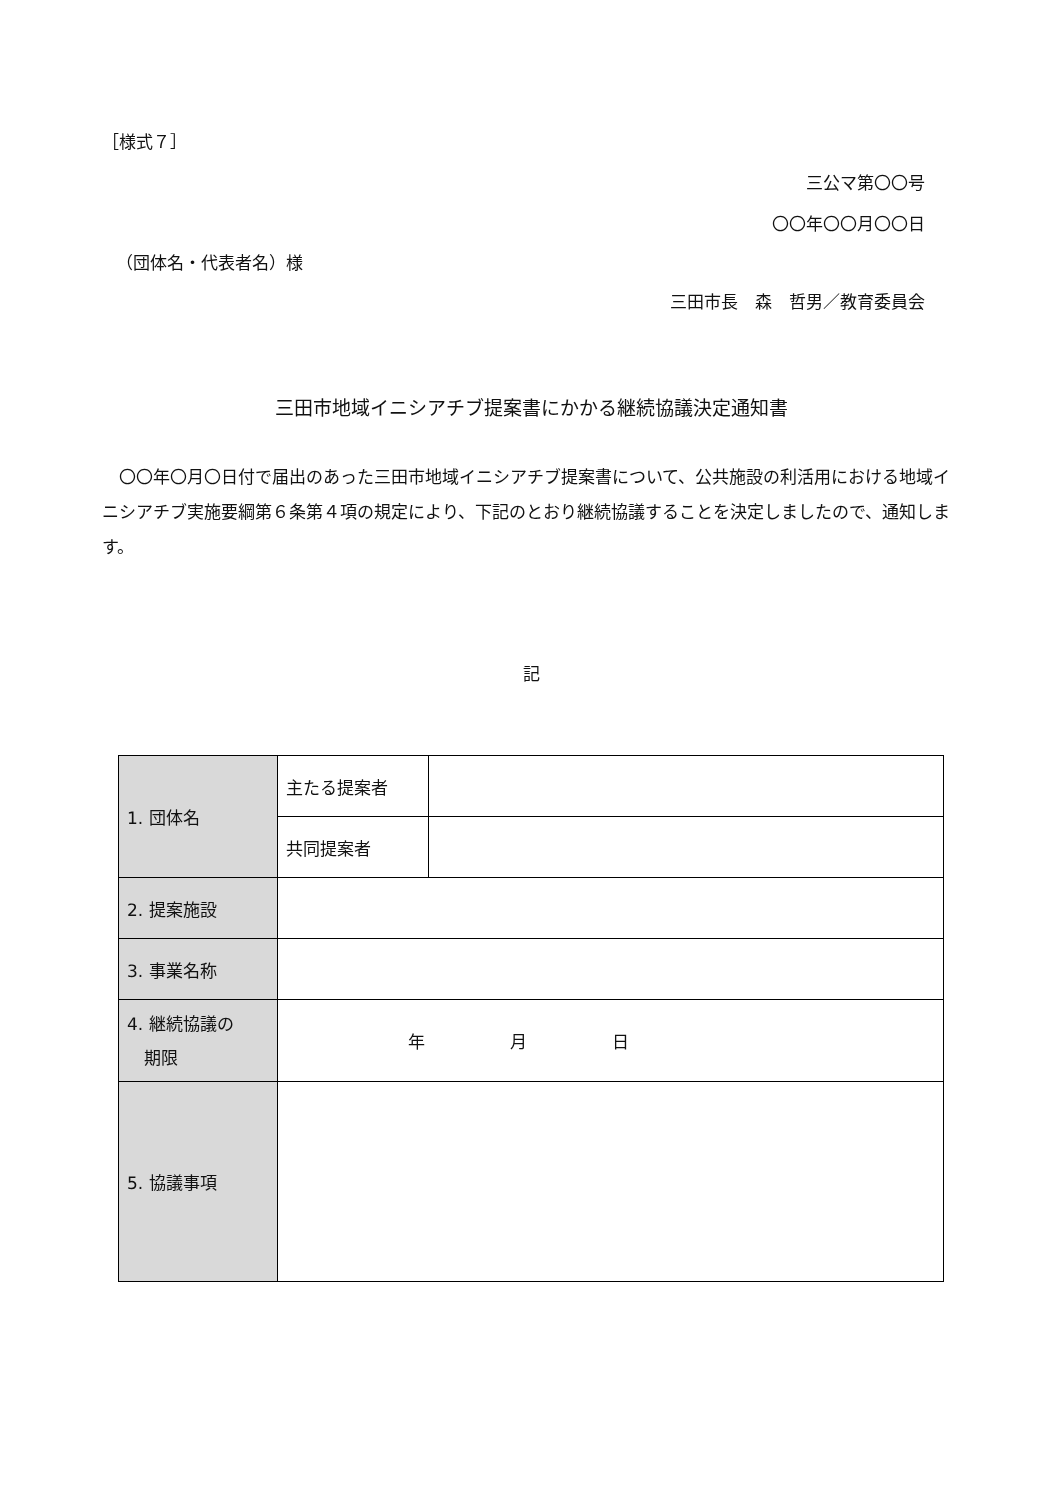［様式７］
三公マ第〇〇号
〇〇年〇〇月〇〇日
（団体名・代表者名）様
三田市長　森　哲男／教育委員会
三田市地域イニシアチブ提案書にかかる継続協議決定通知書
〇〇年〇月〇日付で届出のあった三田市地域イニシアチブ提案書について、公共施設の利活用における地域イニシアチブ実施要綱第６条第４項の規定により、下記のとおり継続協議することを決定しましたので、通知します。
記
| 1. 団体名 | 主たる提案者 | |
| | 共同提案者 | |
| 2. 提案施設 | | |
| 3. 事業名称 | | |
| 4. 継続協議の 期限 | 年 月 日 | |
| 5. 協議事項 | | |